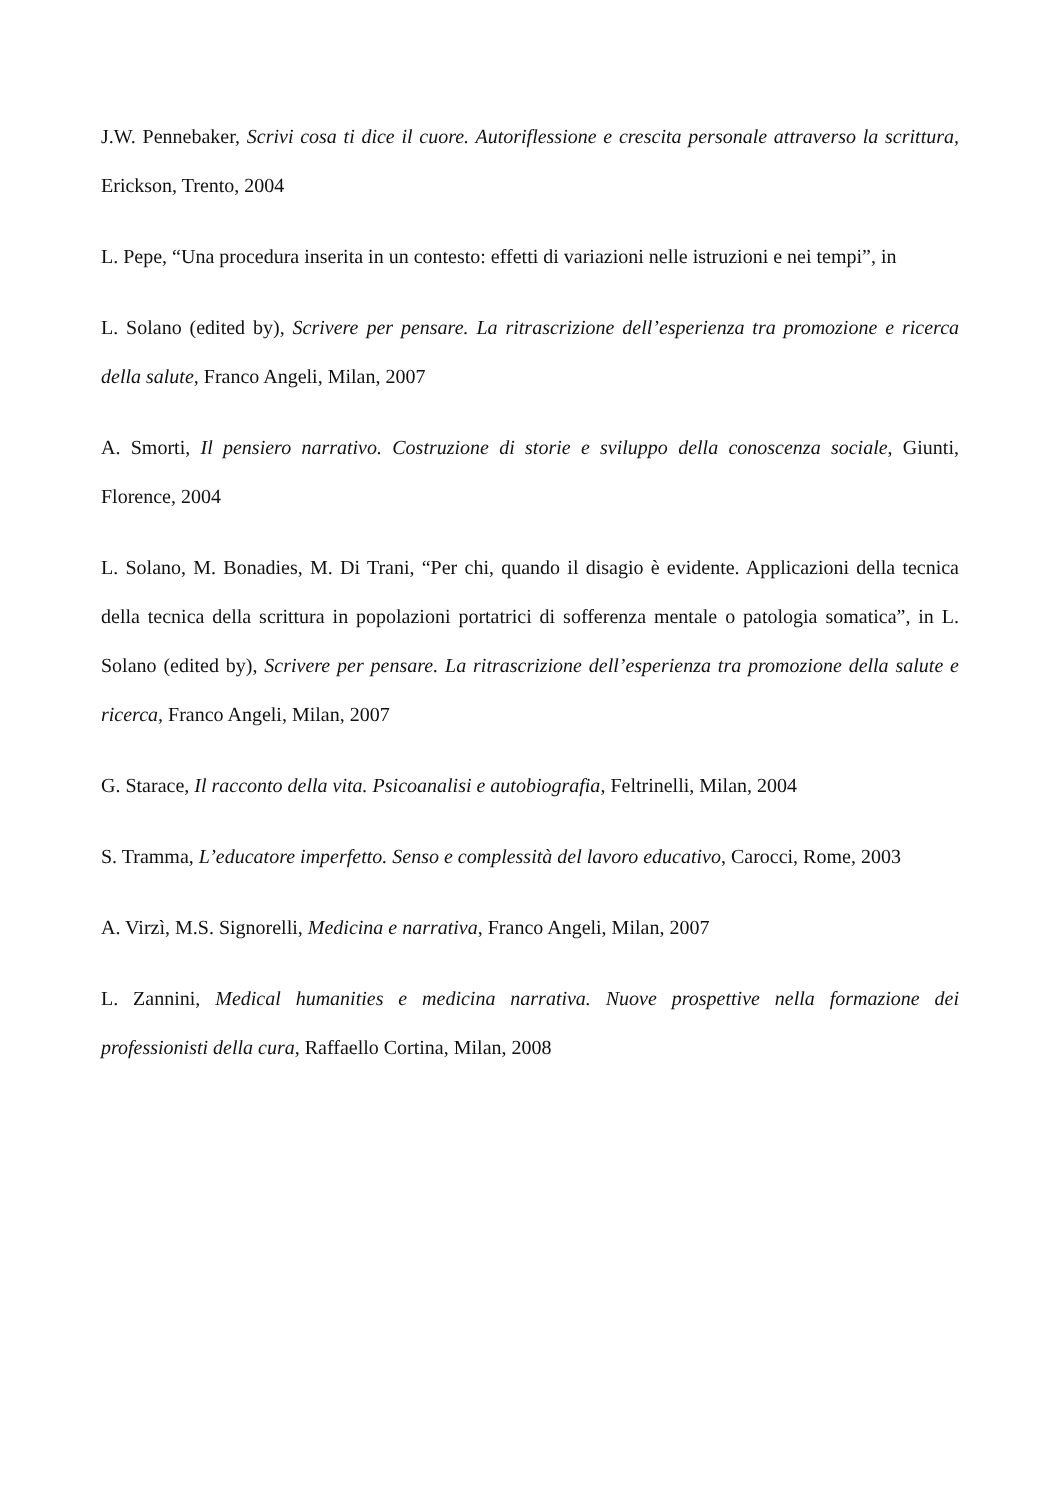J.W. Pennebaker, Scrivi cosa ti dice il cuore. Autoriflessione e crescita personale attraverso la scrittura, Erickson, Trento, 2004
L. Pepe, “Una procedura inserita in un contesto: effetti di variazioni nelle istruzioni e nei tempi”, in
L. Solano (edited by), Scrivere per pensare. La ritrascrizione dell’esperienza tra promozione e ricerca della salute, Franco Angeli, Milan, 2007
A. Smorti, Il pensiero narrativo. Costruzione di storie e sviluppo della conoscenza sociale, Giunti, Florence, 2004
L. Solano, M. Bonadies, M. Di Trani, “Per chi, quando il disagio è evidente. Applicazioni della tecnica della tecnica della scrittura in popolazioni portatrici di sofferenza mentale o patologia somatica”, in L. Solano (edited by), Scrivere per pensare. La ritrascrizione dell’esperienza tra promozione della salute e ricerca, Franco Angeli, Milan, 2007
G. Starace, Il racconto della vita. Psicoanalisi e autobiografia, Feltrinelli, Milan, 2004
S. Tramma, L’educatore imperfetto. Senso e complessità del lavoro educativo, Carocci, Rome, 2003
A. Virzì, M.S. Signorelli, Medicina e narrativa, Franco Angeli, Milan, 2007
L. Zannini, Medical humanities e medicina narrativa. Nuove prospettive nella formazione dei professionisti della cura, Raffaello Cortina, Milan, 2008